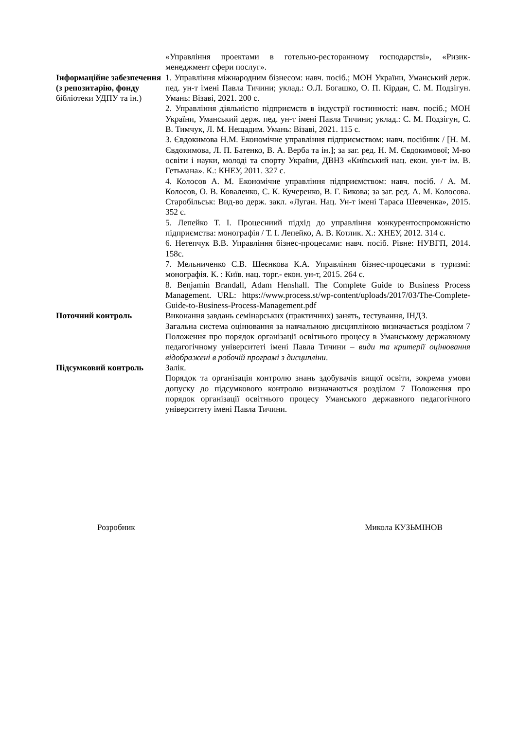| | «Управління проектами в готельно-ресторанному господарстві», «Ризик-менеджмент сфери послуг». |
| Інформаційне забезпечення (з репозитарію, фонду бібліотеки УДПУ та ін.) | 1. Управління міжнародним бізнесом: навч. посіб.; МОН України, Уманський держ. пед. ун-т імені Павла Тичини; уклад.: О.Л. Богашко, О. П. Кірдан, С. М. Подзігун. Умань: Візаві, 2021. 200 с. 2. Управління діяльністю підприємств в індустрії гостинності: навч. посіб.; МОН України, Уманський держ. пед. ун-т імені Павла Тичини; уклад.: С. М. Подзігун, С. В. Тимчук, Л. М. Нещадим. Умань: Візаві, 2021. 115 с. 3. Євдокимова Н.М. Економічне управління підприємством: навч. посібник / [Н. М. Євдокимова, Л. П. Батенко, В. А. Верба та ін.]; за заг. ред. Н. М. Євдокимової; М-во освіти і науки, молоді та спорту України, ДВНЗ «Київський нац. екон. ун-т ім. В. Гетьмана». К.: КНЕУ, 2011. 327 с. 4. Колосов А. М. Економічне управління підприємством: навч. посіб. / А. М. Колосов, О. В. Коваленко, С. К. Кучеренко, В. Г. Бикова; за заг. ред. А. М. Колосова. Старобільськ: Вид-во держ. закл. «Луган. Нац. Ун-т імені Тараса Шевченка», 2015. 352 с. 5. Лепейко Т. І. Процесниий підхід до управління конкурентоспроможністю підприємства: монографія / Т. І. Лепейко, А. В. Котлик. Х.: ХНЕУ, 2012. 314 с. 6. Нетепчук В.В. Управління бізнес-процесами: навч. посіб. Рівне: НУВГП, 2014. 158с. 7. Мельниченко С.В. Шеєнкова К.А. Управління бізнес-процесами в туризмі: монографія. К. : Київ. нац. торг.- екон. ун-т, 2015. 264 с. 8. Benjamin Brandall, Adam Henshall. The Complete Guide to Business Process Management. URL: https://www.process.st/wp-content/uploads/2017/03/The-Complete-Guide-to-Business-Process-Management.pdf |
| Поточний контроль | Виконання завдань семінарських (практичних) занять, тестування, ІНДЗ. Загальна система оцінювання за навчальною дисципліною визначається розділом 7 Положення про порядок організації освітнього процесу в Уманському державному педагогічному університеті імені Павла Тичини – види та критерії оцінювання відображені в робочій програмі з дисципліни . |
| Підсумковий контроль | Залік. Порядок та організація контролю знань здобувачів вищої освіти, зокрема умови допуску до підсумкового контролю визначаються розділом 7 Положення про порядок організації освітнього процесу Уманського державного педагогічного університету імені Павла Тичини. |
Розробник Микола КУЗЬМІНОВ